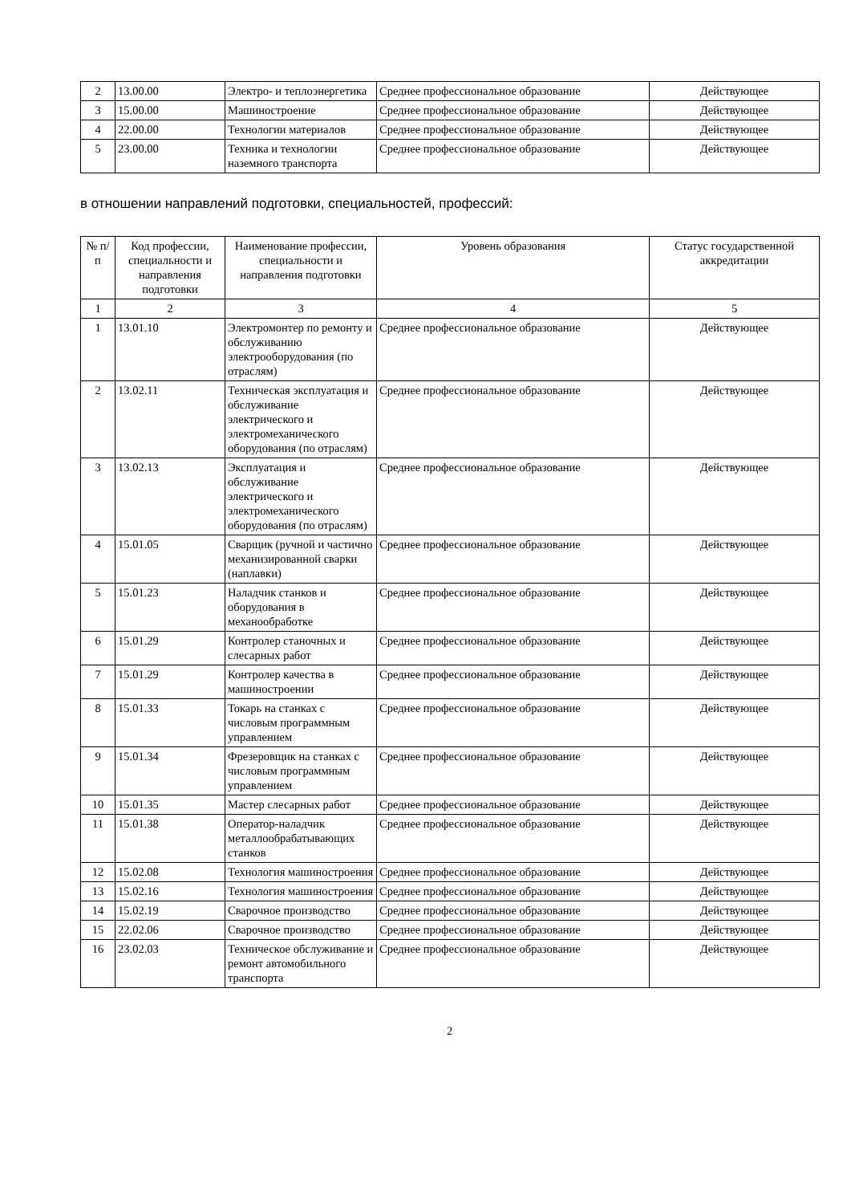| 2 | 13.00.00 | Электро- и теплоэнергетика | Среднее профессиональное образование | Действующее |
| 3 | 15.00.00 | Машиностроение | Среднее профессиональное образование | Действующее |
| 4 | 22.00.00 | Технологии материалов | Среднее профессиональное образование | Действующее |
| 5 | 23.00.00 | Техника и технологии наземного транспорта | Среднее профессиональное образование | Действующее |
в отношении направлений подготовки, специальностей, профессий:
| № п/п | Код профессии, специальности и направления подготовки | Наименование профессии, специальности и направления подготовки | Уровень образования | Статус государственной аккредитации |
| --- | --- | --- | --- | --- |
| 1 | 2 | 3 | 4 | 5 |
| 1 | 13.01.10 | Электромонтер по ремонту и обслуживанию электрооборудования (по отраслям) | Среднее профессиональное образование | Действующее |
| 2 | 13.02.11 | Техническая эксплуатация и обслуживание электрического и электромеханического оборудования (по отраслям) | Среднее профессиональное образование | Действующее |
| 3 | 13.02.13 | Эксплуатация и обслуживание электрического и электромеханического оборудования (по отраслям) | Среднее профессиональное образование | Действующее |
| 4 | 15.01.05 | Сварщик (ручной и частично механизированной сварки (наплавки) | Среднее профессиональное образование | Действующее |
| 5 | 15.01.23 | Наладчик станков и оборудования в механообработке | Среднее профессиональное образование | Действующее |
| 6 | 15.01.29 | Контролер станочных и слесарных работ | Среднее профессиональное образование | Действующее |
| 7 | 15.01.29 | Контролер качества в машиностроении | Среднее профессиональное образование | Действующее |
| 8 | 15.01.33 | Токарь на станках с числовым программным управлением | Среднее профессиональное образование | Действующее |
| 9 | 15.01.34 | Фрезеровщик на станках с числовым программным управлением | Среднее профессиональное образование | Действующее |
| 10 | 15.01.35 | Мастер слесарных работ | Среднее профессиональное образование | Действующее |
| 11 | 15.01.38 | Оператор-наладчик металлообрабатывающих станков | Среднее профессиональное образование | Действующее |
| 12 | 15.02.08 | Технология машиностроения | Среднее профессиональное образование | Действующее |
| 13 | 15.02.16 | Технология машиностроения | Среднее профессиональное образование | Действующее |
| 14 | 15.02.19 | Сварочное производство | Среднее профессиональное образование | Действующее |
| 15 | 22.02.06 | Сварочное производство | Среднее профессиональное образование | Действующее |
| 16 | 23.02.03 | Техническое обслуживание и ремонт автомобильного транспорта | Среднее профессиональное образование | Действующее |
2